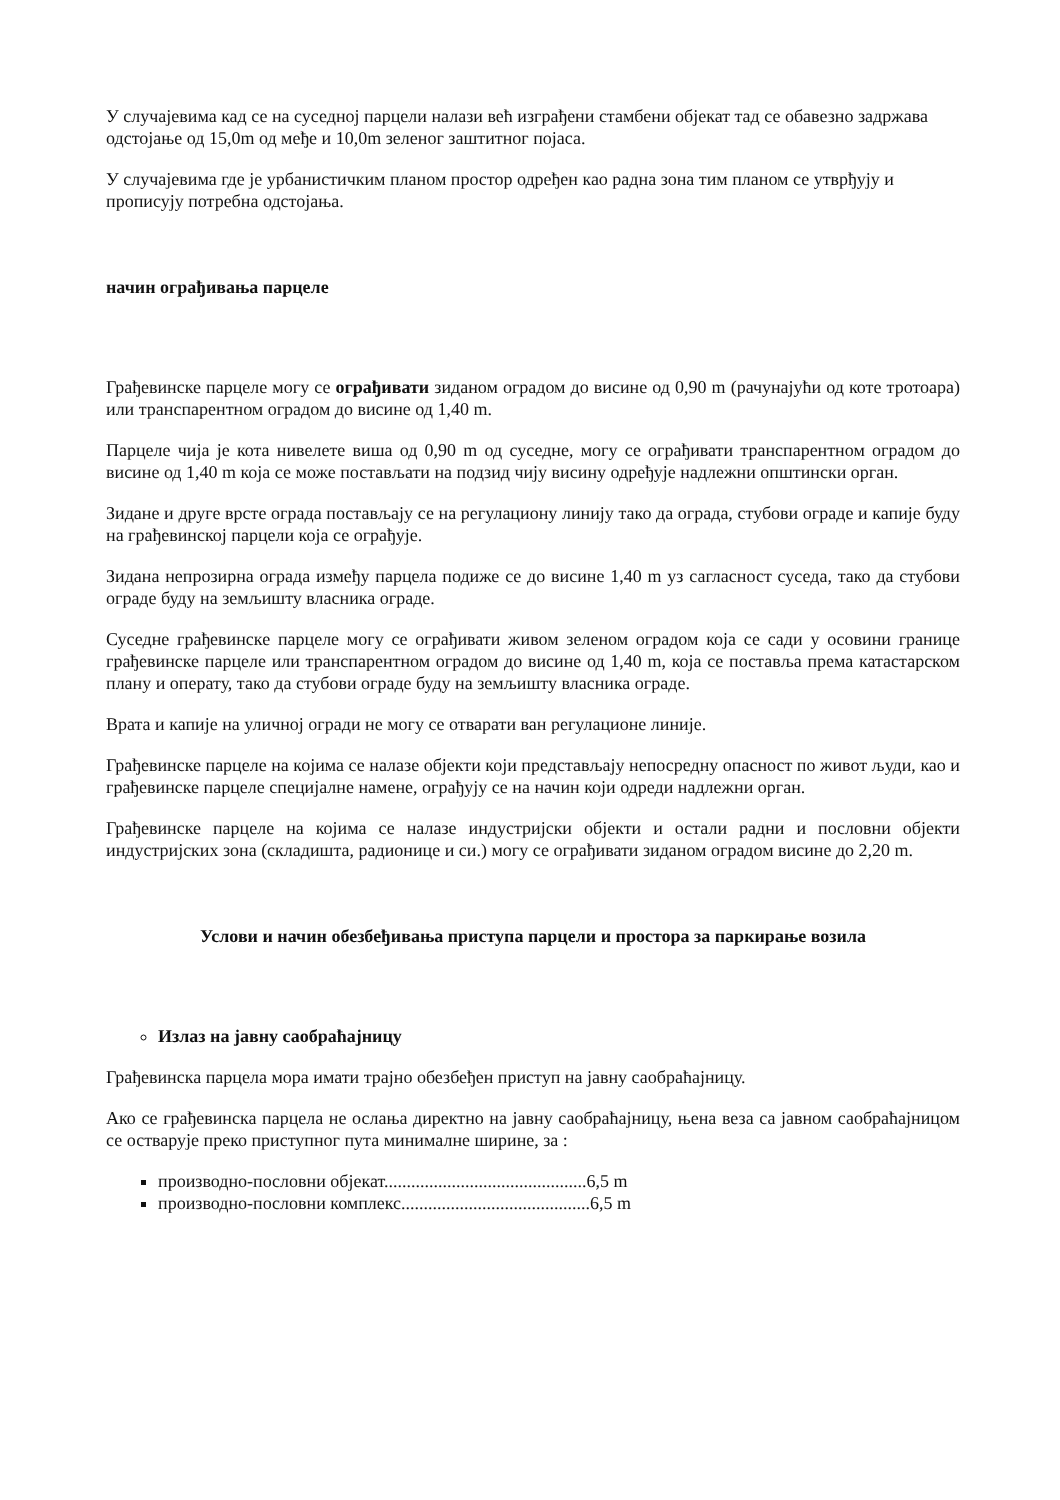У случајевима кад се на суседној парцели налази већ изграђени стамбени објекат тад се обавезно задржава одстојање од 15,0m од међе и 10,0m зеленог заштитног појаса.
У случајевима где је урбанистичким планом простор одређен као радна зона тим планом се утврђују и прописују потребна одстојања.
начин ограђивања парцеле
Грађевинске парцеле могу се ограђивати зиданом оградом до висине од 0,90 m (рачунајући од коте тротоара) или транспарентном оградом до висине од 1,40 m.
Парцеле чија је кота нивелете виша од 0,90 m од суседне, могу се ограђивати транспарентном оградом до висине од 1,40 m која се може постављати на подзид чију висину одређује надлежни општински орган.
Зидане и друге врсте ограда постављају се на регулациону линију тако да ограда, стубови ограде и капије буду на грађевинској парцели која се ограђује.
Зидана непрозирна ограда између парцела подиже се до висине 1,40 m уз сагласност суседа, тако да стубови ограде буду на земљишту власника ограде.
Суседне грађевинске парцеле могу се ограђивати живом зеленом оградом која се сади у осовини границе грађевинске парцеле или транспарентном оградом до висине од 1,40 m, која се поставља према катастарском плану и операту, тако да стубови ограде буду на земљишту власника ограде.
Врата и капије на уличној огради не могу се отварати ван регулационе линије.
Грађевинске парцеле на којима се налазе објекти који представљају непосредну опасност по живот људи, као и грађевинске парцеле специјалне намене, ограђују се на начин који одреди надлежни орган.
Грађевинске парцеле на којима се налазе индустријски објекти и остали радни и пословни објекти индустријских зона (складишта, радионице и си.) могу се ограђивати зиданом оградом висине до 2,20 m.
Услови и начин обезбеђивања приступа парцели и простора за паркирање возила
Излаз на јавну саобраћајницу
Грађевинска парцела мора имати трајно обезбеђен приступ на јавну саобраћајницу.
Ако се грађевинска парцела не ослања директно на јавну саобраћајницу, њена веза са јавном саобраћајницом се остварује преко приступног пута минималне ширине, за :
производно-пословни објекат.............................................6,5 m
производно-пословни комплекс..........................................6,5 m